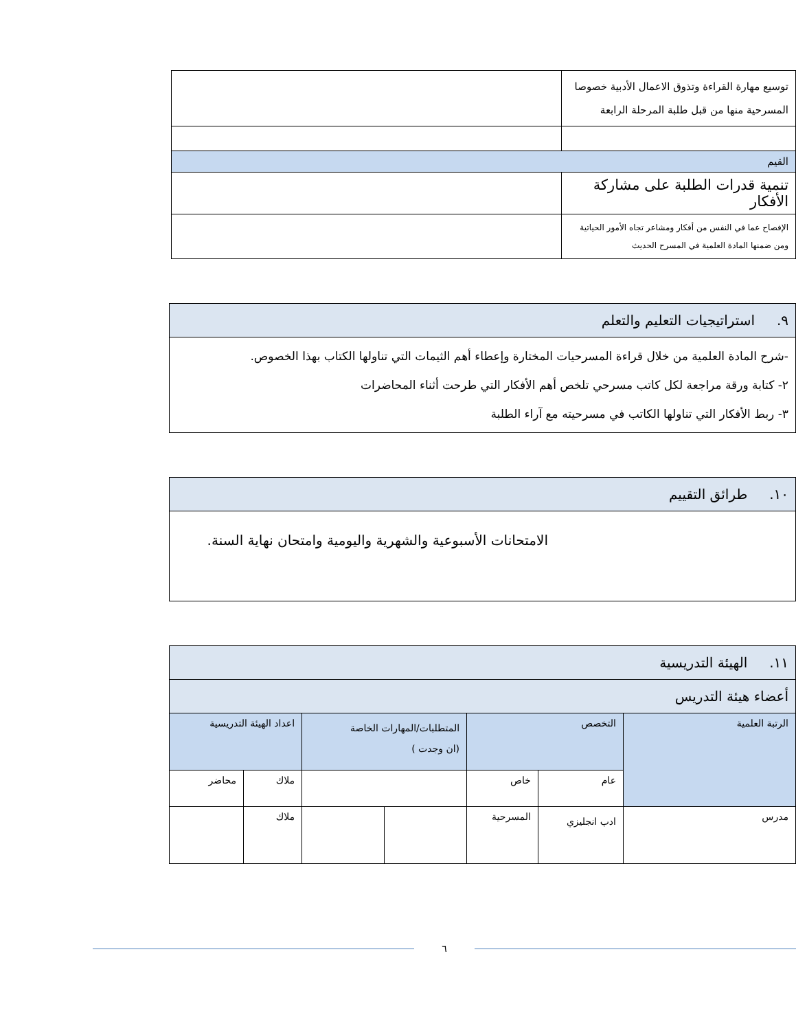| توسيع مهارة القراءة وتذوق الاعمال الأدبية خصوصا المسرحية منها من قبل طلبة المرحلة الرابعة | |
| القيم | |
| تنمية قدرات الطلبة على مشاركة الأفكار | |
| الإفصاح عما في النفس من أفكار ومشاعر تجاه الأمور الحياتية ومن ضمنها المادة العلمية في المسرح الحديث | |
| ٩. استراتيجيات التعليم والتعلم |
| -شرح المادة العلمية من خلال قراءة المسرحيات المختارة وإعطاء أهم الثيمات التي تناولها الكتاب بهذا الخصوص. ٢- كتابة ورقة مراجعة لكل كاتب مسرحي تلخص أهم الأفكار التي طرحت أثناء المحاضرات ٣- ربط الأفكار التي تناولها الكاتب في مسرحيته مع آراء الطلبة |
| ١٠. طرائق التقييم |
| الامتحانات الأسبوعية والشهرية واليومية وامتحان نهاية السنة. |
| ١١. الهيئة التدريسية | | | | | | |
| أعضاء هيئة التدريس | | | | | | |
| الرتبة العلمية | التخصص | | المتطلبات/المهارات الخاصة (ان وجدت ) | | اعداد الهيئة التدريسية | |
| | عام | خاص | | | ملاك | محاضر |
| مدرس | ادب انجليزي | المسرحية | | | ملاك | |
٦